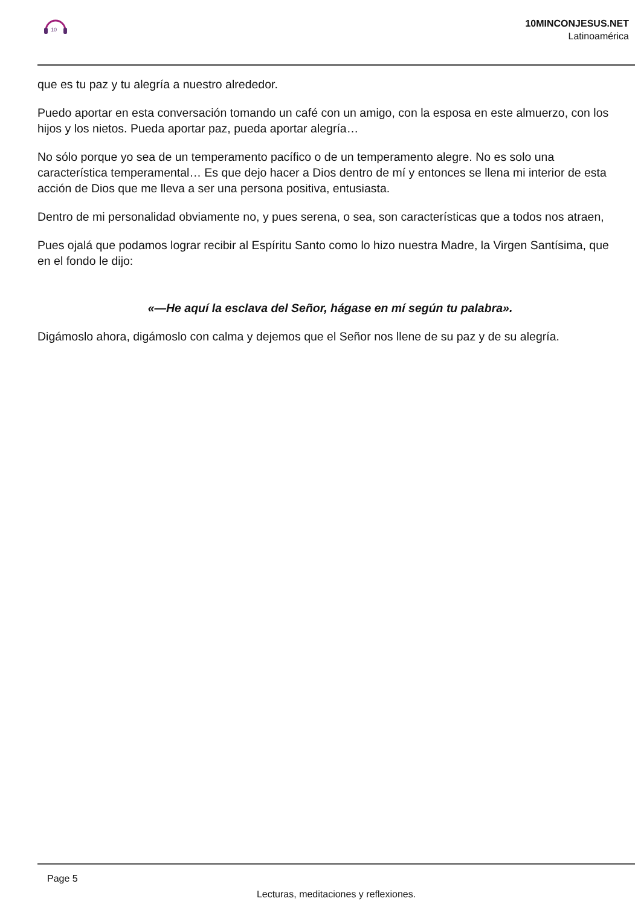10
10MINCONJESUS.NET
Latinoamérica
que es tu paz y tu alegría a nuestro alrededor.
Puedo aportar en esta conversación tomando un café con un amigo, con la esposa en este almuerzo, con los hijos y los nietos. Pueda aportar paz, pueda aportar alegría…
No sólo porque yo sea de un temperamento pacífico o de un temperamento alegre. No es solo una característica temperamental… Es que dejo hacer a Dios dentro de mí y entonces se llena mi interior de esta acción de Dios que me lleva a ser una persona positiva, entusiasta.
Dentro de mi personalidad obviamente no, y pues serena, o sea, son características que a todos nos atraen,
Pues ojalá que podamos lograr recibir al Espíritu Santo como lo hizo nuestra Madre, la Virgen Santísima, que en el fondo le dijo:
«—He aquí la esclava del Señor, hágase en mí según tu palabra».
Digámoslo ahora, digámoslo con calma y dejemos que el Señor nos llene de su paz y de su alegría.
Page 5
Lecturas, meditaciones y reflexiones.